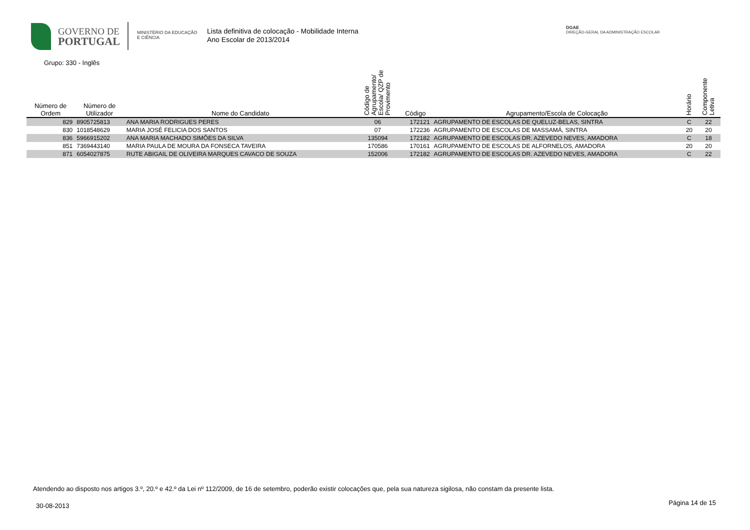GOVERNO DE
PORTUGAL
MINISTÉRIO DA EDUCAÇÃO
E CIÊNCIA
Lista definitiva de colocação - Mobilidade Interna
Ano Escolar de 2013/2014
DGAE
DIREÇÃO-GERAL DA ADMINISTRAÇÃO ESCOLAR
Grupo: 330 - Inglês
| Número de Ordem | Número de Utilizador | Nome do Candidato | Código de Agrupamento/ Escola/ QZP de Provimento | Código | Agrupamento/Escola de Colocação | Horário | Componente Letiva |
| --- | --- | --- | --- | --- | --- | --- | --- |
| 829 | 8905725813 | ANA MARIA RODRIGUES PERES | 06 | 172121 | AGRUPAMENTO DE ESCOLAS DE QUELUZ-BELAS, SINTRA | C | 22 |
| 830 | 1018548629 | MARIA JOSÉ FELICIA DOS SANTOS | 07 | 172236 | AGRUPAMENTO DE ESCOLAS DE MASSAMÁ, SINTRA | 20 | 20 |
| 836 | 5966915202 | ANA MARIA MACHADO SIMÕES DA SILVA | 135094 | 172182 | AGRUPAMENTO DE ESCOLAS DR. AZEVEDO NEVES, AMADORA | C | 18 |
| 851 | 7369443140 | MARIA PAULA DE MOURA DA FONSECA TAVEIRA | 170586 | 170161 | AGRUPAMENTO DE ESCOLAS DE ALFORNELOS, AMADORA | 20 | 20 |
| 871 | 6054027875 | RUTE ABIGAIL DE OLIVEIRA MARQUES CAVACO DE SOUZA | 152006 | 172182 | AGRUPAMENTO DE ESCOLAS DR. AZEVEDO NEVES, AMADORA | C | 22 |
Atendendo ao disposto nos artigos 3.º, 20.º e 42.º da Lei nº 112/2009, de 16 de setembro, poderão existir colocações que, pela sua natureza sigilosa, não constam da presente lista.
30-08-2013 Página 14 de 15